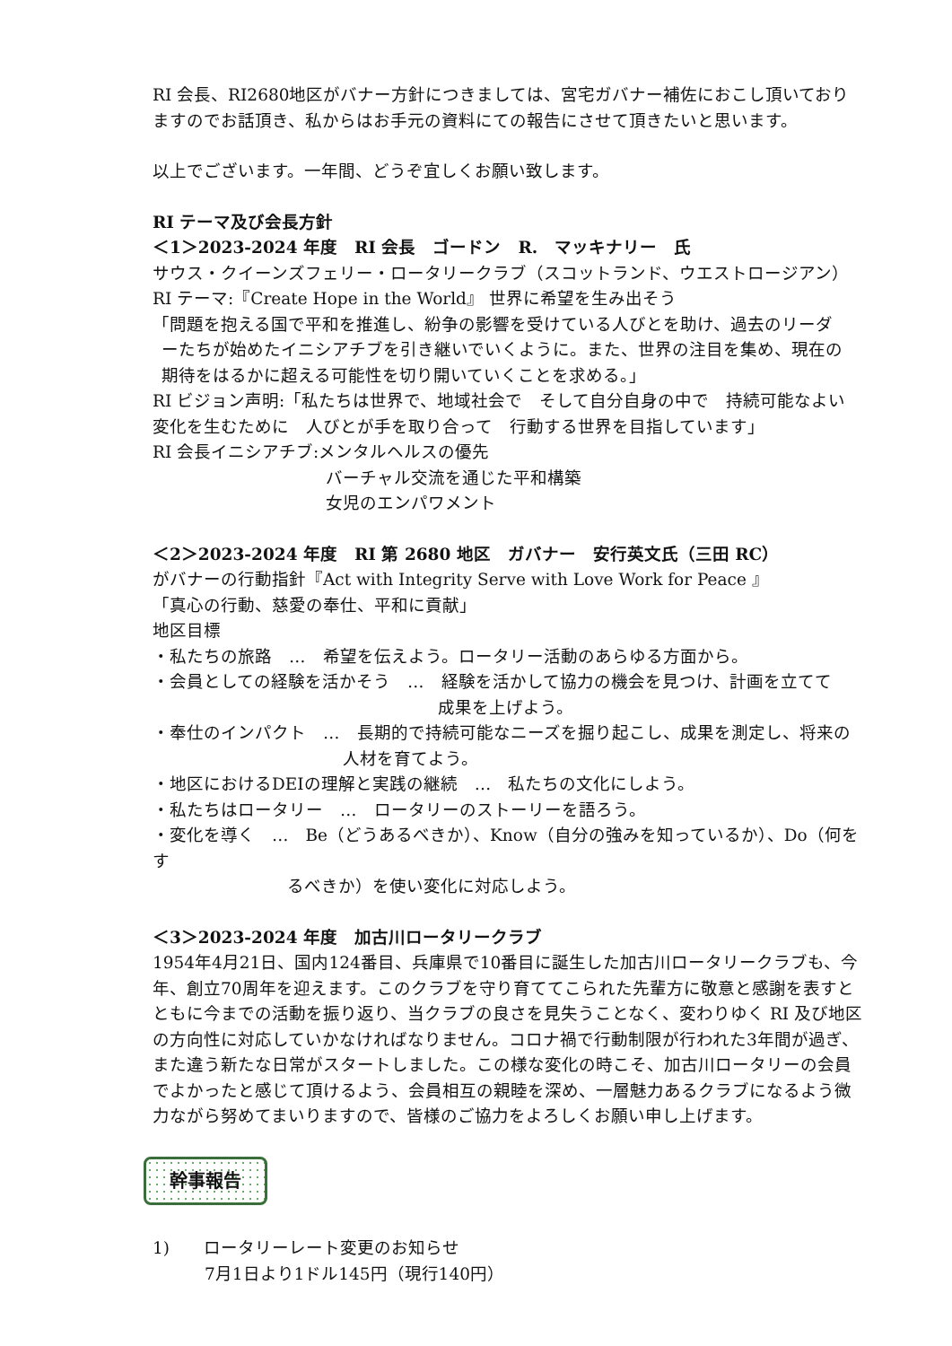RI 会長、RI2680地区がバナー方針につきましては、宮宅ガバナー補佐におこし頂いておりますのでお話頂き、私からはお手元の資料にての報告にさせて頂きたいと思います。
以上でございます。一年間、どうぞ宜しくお願い致します。
RI テーマ及び会長方針
＜1＞2023-2024 年度　RI 会長　ゴードン　R.　マッキナリー　氏
サウス・クイーンズフェリー・ロータリークラブ（スコットランド、ウエストロージアン）
RI テーマ:『Create Hope in the World』 世界に希望を生み出そう
「問題を抱える国で平和を推進し、紛争の影響を受けている人びとを助け、過去のリーダ
ーたちが始めたイニシアチブを引き継いでいくように。また、世界の注目を集め、現在の
期待をはるかに超える可能性を切り開いていくことを求める。」
RI ビジョン声明:「私たちは世界で、地域社会で　そして自分自身の中で　持続可能なよい変化を生むために　人びとが手を取り合って　行動する世界を目指しています」
RI 会長イニシアチブ:メンタルヘルスの優先
バーチャル交流を通じた平和構築
女児のエンパワメント
＜2＞2023-2024 年度　RI 第 2680 地区　ガバナー　安行英文氏（三田 RC）
がバナーの行動指針『Act with Integrity Serve with Love Work for Peace 』
「真心の行動、慈愛の奉仕、平和に貢献」
地区目標
・私たちの旅路　…　希望を伝えよう。ロータリー活動のあらゆる方面から。
・会員としての経験を活かそう　…　経験を活かして協力の機会を見つけ、計画を立てて
成果を上げよう。
・奉仕のインパクト　…　長期的で持続可能なニーズを掘り起こし、成果を測定し、将来の
人材を育てよう。
・地区におけるDEIの理解と実践の継続　…　私たちの文化にしよう。
・私たちはロータリー　…　ロータリーのストーリーを語ろう。
・変化を導く　…　Be（どうあるべきか）、Know（自分の強みを知っているか）、Do（何をす
るべきか）を使い変化に対応しよう。
＜3＞2023-2024 年度　加古川ロータリークラブ
1954年4月21日、国内124番目、兵庫県で10番目に誕生した加古川ロータリークラブも、今年、創立70周年を迎えます。このクラブを守り育ててこられた先輩方に敬意と感謝を表すとともに今までの活動を振り返り、当クラブの良さを見失うことなく、変わりゆく RI 及び地区の方向性に対応していかなければなりません。コロナ禍で行動制限が行われた3年間が過ぎ、また違う新たな日常がスタートしました。この様な変化の時こそ、加古川ロータリーの会員でよかったと感じて頂けるよう、会員相互の親睦を深め、一層魅力あるクラブになるよう微力ながら努めてまいりますので、皆様のご協力をよろしくお願い申し上げます。
幹事報告
1)　　ロータリーレート変更のお知らせ
7月1日より1ドル145円（現行140円）